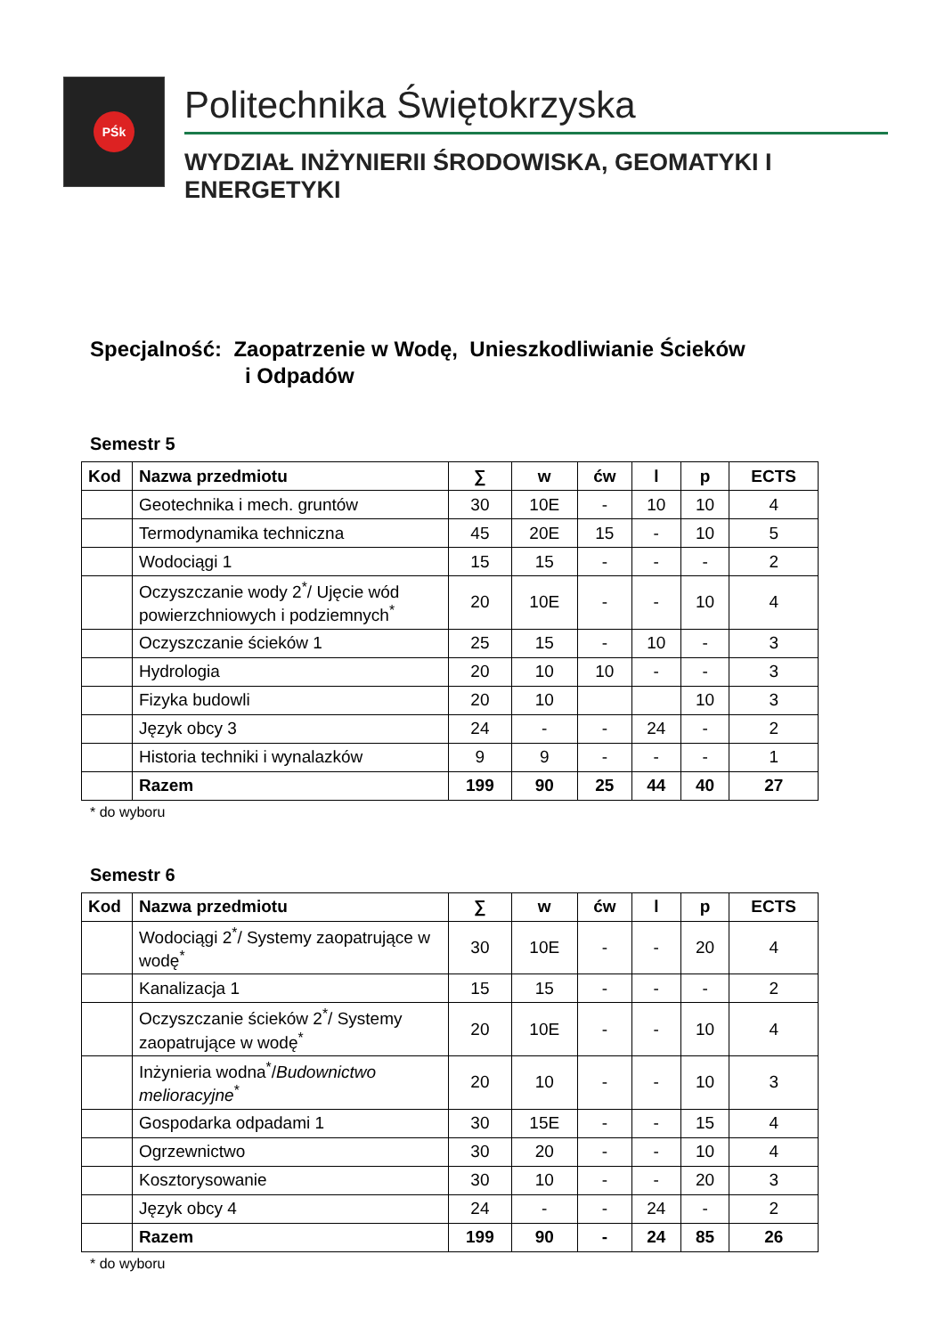PŚk
Politechnika Świętokrzyska
WYDZIAŁ INŻYNIERII ŚRODOWISKA, GEOMATYKI I ENERGETYKI
Specjalność: Zaopatrzenie w Wodę, Unieszkodliwianie Ścieków
i Odpadów
Semestr 5
| Kod | Nazwa przedmiotu | ∑ | w | ćw | l | p | ECTS |
| --- | --- | --- | --- | --- | --- | --- | --- |
| | Geotechnika i mech. gruntów | 30 | 10E | - | 10 | 10 | 4 |
| | Termodynamika techniczna | 45 | 20E | 15 | - | 10 | 5 |
| | Wodociągi 1 | 15 | 15 | - | - | - | 2 |
| | Oczyszczanie wody 2<sup>*</sup>/ Ujęcie wód powierzchniowych i podziemnych<sup>*</sup> | 20 | 10E | - | - | 10 | 4 |
| | Oczyszczanie ścieków 1 | 25 | 15 | - | 10 | - | 3 |
| | Hydrologia | 20 | 10 | 10 | - | - | 3 |
| | Fizyka budowli | 20 | 10 | | | 10 | 3 |
| | Język obcy 3 | 24 | - | - | 24 | - | 2 |
| | Historia techniki i wynalazków | 9 | 9 | - | - | - | 1 |
| | Razem | 199 | 90 | 25 | 44 | 40 | 27 |
* do wyboru
Semestr 6
| Kod | Nazwa przedmiotu | ∑ | w | ćw | l | p | ECTS |
| --- | --- | --- | --- | --- | --- | --- | --- |
| | Wodociągi 2<sup>*</sup>/ Systemy zaopatrujące w wodę<sup>*</sup> | 30 | 10E | - | - | 20 | 4 |
| | Kanalizacja 1 | 15 | 15 | - | - | - | 2 |
| | Oczyszczanie ścieków 2<sup>*</sup>/ Systemy zaopatrujące w wodę<sup>*</sup> | 20 | 10E | - | - | 10 | 4 |
| | Inżynieria wodna<sup>*</sup>/ Budownictwo melioracyjne<sup>*</sup> | 20 | 10 | - | - | 10 | 3 |
| | Gospodarka odpadami 1 | 30 | 15E | - | - | 15 | 4 |
| | Ogrzewnictwo | 30 | 20 | - | - | 10 | 4 |
| | Kosztorysowanie | 30 | 10 | - | - | 20 | 3 |
| | Język obcy 4 | 24 | - | - | 24 | - | 2 |
| | Razem | 199 | 90 | - | 24 | 85 | 26 |
* do wyboru